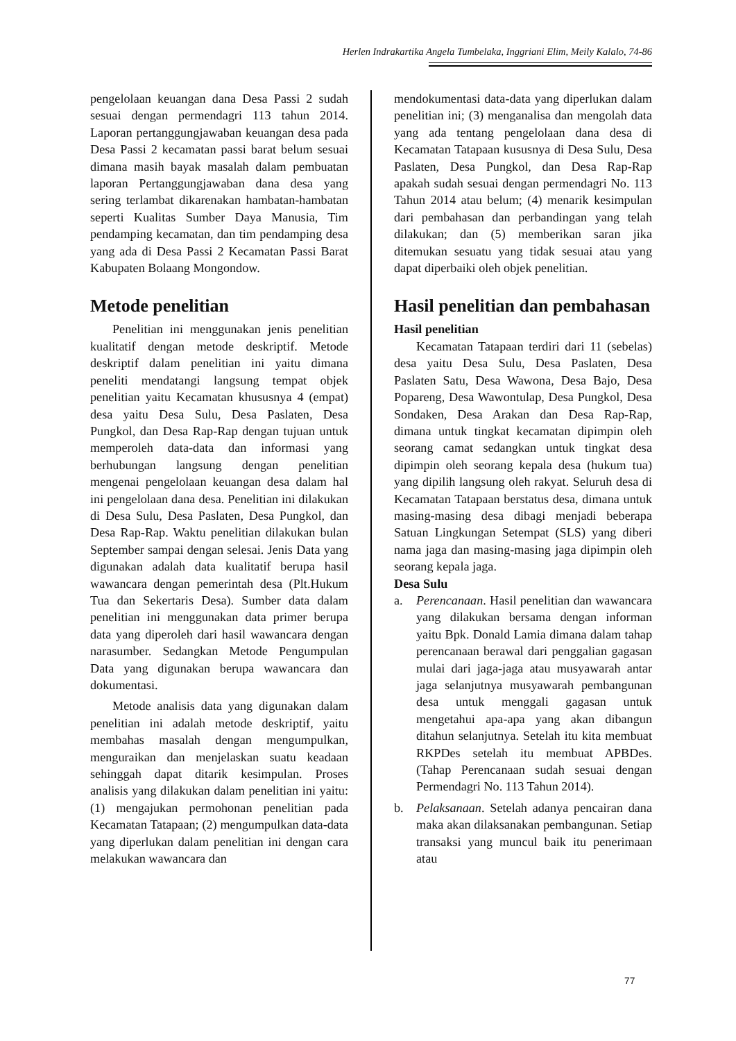Herlen Indrakartika Angela Tumbelaka, Inggriani Elim, Meily Kalalo, 74-86
pengelolaan keuangan dana Desa Passi 2 sudah sesuai dengan permendagri 113 tahun 2014. Laporan pertanggungjawaban keuangan desa pada Desa Passi 2 kecamatan passi barat belum sesuai dimana masih bayak masalah dalam pembuatan laporan Pertanggungjawaban dana desa yang sering terlambat dikarenakan hambatan-hambatan seperti Kualitas Sumber Daya Manusia, Tim pendamping kecamatan, dan tim pendamping desa yang ada di Desa Passi 2 Kecamatan Passi Barat Kabupaten Bolaang Mongondow.
Metode penelitian
Penelitian ini menggunakan jenis penelitian kualitatif dengan metode deskriptif. Metode deskriptif dalam penelitian ini yaitu dimana peneliti mendatangi langsung tempat objek penelitian yaitu Kecamatan khususnya 4 (empat) desa yaitu Desa Sulu, Desa Paslaten, Desa Pungkol, dan Desa Rap-Rap dengan tujuan untuk memperoleh data-data dan informasi yang berhubungan langsung dengan penelitian mengenai pengelolaan keuangan desa dalam hal ini pengelolaan dana desa. Penelitian ini dilakukan di Desa Sulu, Desa Paslaten, Desa Pungkol, dan Desa Rap-Rap. Waktu penelitian dilakukan bulan September sampai dengan selesai. Jenis Data yang digunakan adalah data kualitatif berupa hasil wawancara dengan pemerintah desa (Plt.Hukum Tua dan Sekertaris Desa). Sumber data dalam penelitian ini menggunakan data primer berupa data yang diperoleh dari hasil wawancara dengan narasumber. Sedangkan Metode Pengumpulan Data yang digunakan berupa wawancara dan dokumentasi.
Metode analisis data yang digunakan dalam penelitian ini adalah metode deskriptif, yaitu membahas masalah dengan mengumpulkan, menguraikan dan menjelaskan suatu keadaan sehinggah dapat ditarik kesimpulan. Proses analisis yang dilakukan dalam penelitian ini yaitu: (1) mengajukan permohonan penelitian pada Kecamatan Tatapaan; (2) mengumpulkan data-data yang diperlukan dalam penelitian ini dengan cara melakukan wawancara dan
mendokumentasi data-data yang diperlukan dalam penelitian ini; (3) menganalisa dan mengolah data yang ada tentang pengelolaan dana desa di Kecamatan Tatapaan kusus­nya di Desa Sulu, Desa Paslaten, Desa Pungkol, dan Desa Rap-Rap apakah sudah sesuai dengan permendagri No. 113 Tahun 2014 atau belum; (4) menarik kesimpulan dari pembahasan dan perbandingan yang telah dilakukan; dan (5) memberikan saran jika ditemukan sesuatu yang tidak sesuai atau yang dapat diperbaiki oleh objek penelitian.
Hasil penelitian dan pembahasan
Hasil penelitian
Kecamatan Tatapaan terdiri dari 11 (sebelas) desa yaitu Desa Sulu, Desa Paslaten, Desa Paslaten Satu, Desa Wawona, Desa Bajo, Desa Popareng, Desa Wawontulap, Desa Pungkol, Desa Sondaken, Desa Arakan dan Desa Rap-Rap, dimana untuk tingkat kecamatan dipimpin oleh seorang camat sedangkan untuk tingkat desa dipimpin oleh seorang kepala desa (hukum tua) yang dipilih langsung oleh rakyat. Seluruh desa di Kecamatan Tatapaan berstatus desa, dimana untuk masing-masing desa dibagi menjadi beberapa Satuan Lingkungan Setempat (SLS) yang diberi nama jaga dan masing-masing jaga dipimpin oleh seorang kepala jaga.
Desa Sulu
a. Perencanaan. Hasil penelitian dan wawancara yang dilakukan bersama dengan informan yaitu Bpk. Donald Lamia dimana dalam tahap perencanaan berawal dari penggalian gagasan mulai dari jaga-jaga atau musyawarah antar jaga selanjutnya musyawarah pembangunan desa untuk menggali gagasan untuk mengetahui apa-apa yang akan dibangun ditahun selanjutnya. Setelah itu kita membuat RKPDes setelah itu membuat APBDes. (Tahap Perencanaan sudah sesuai dengan Permendagri No. 113 Tahun 2014).
b. Pelaksanaan. Setelah adanya pencairan dana maka akan dilaksanakan pembangunan. Setiap transaksi yang muncul baik itu penerimaan atau
77